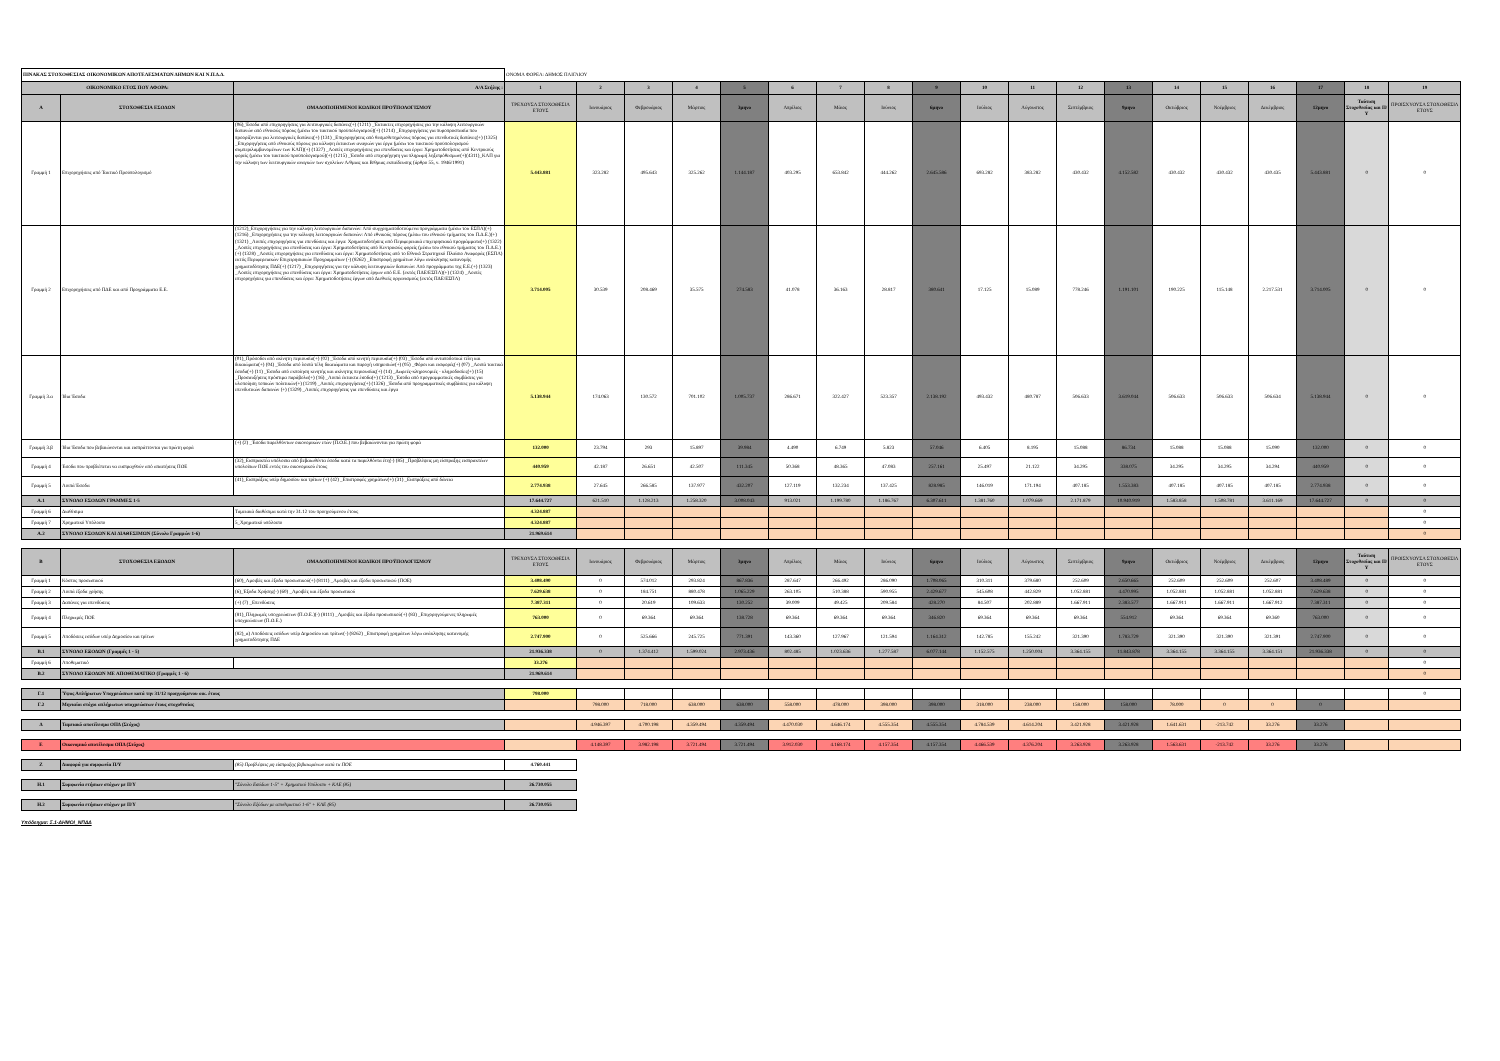| ΠΙΝΑΚΑΣ ΣΤΟΧΟΘΕΣΙΑΣ ΟΙΚΟΝΟΜΙΚΩΝ ΑΠΟΤΕΛΕΣΜΑΤΩΝ ΔΗΜΩΝ ΚΑΙ Ν.Π.Δ.Δ. | | | ΟΝΟΜΑ ΦΟΡΕΑ: ΔΗΜΟΣ ΠΑΙΓΑΙΟΥ | | | | | | | | | | | | | | | | | | |
| ΟΙΚΟΝΟΜΙΚΟ ΕΤΟΣ ΠΟΥ ΑΦΟΡΑ: | | Α/Α Στήλης : | 1 | 2 | 3 | 4 | 5 | 6 | 7 | 8 | 9 | 10 | 11 | 12 | 13 | 14 | 15 | 16 | 17 | 18 | 19 |
| Α | ΣΤΟΧΟΘΕΣΙΑ ΕΣΟΔΩΝ | ΟΜΑΔΟΠΟΙΗΜΕΝΟΙ ΚΩΔΙΚΟΙ ΠΡΟΫΠΟΛΟΓΙΣΜΟΥ | ΤΡΕΧΟΥΣΑ ΣΤΟΧΟΘΕΣΙΑ ΕΤΟΥΣ | Ιανουάριος | Φεβρουάριος | Μάρτιος | 3μηνο | Απρίλιος | Μάιος | Ιούνιος | 6μηνο | Ιούλιος | Αύγουστος | Σεπτέμβριος | 9μηνο | Οκτώβριος | Νοέμβριος | Δεκέμβριος | 12μηνο | Ταύτιση Στοχοθεσίας και Π/Υ | ΠΡΟΙΣΧΥΟΥΣΑ ΣΤΟΧΟΘΕΣΙΑ ΕΤΟΥΣ |
| Γραμμή 1 | Επιχορηγήσεις από Τακτικό Προϋπολογισμό | (06)_Έσοδα από επιχορηγήσεις για λειτουργικές δαπάνες(+) (1211) _Έκτακτες επιχορηγήσεις για την κάλυψη λειτουργικών δαπανών από εθνικούς πόρους (μέσω του τακτικού προϋπολογισμού)(+) (1214) _Επιχορηγήσεις για πυροπροστασία που προορίζονται για λειτουργικές δαπάνες(+) (131) _Επιχορηγήσεις από θεσμοθετημένους πόρους για επενδυτικές δαπάνες(+) (1325) _Επιχορηγήσεις από εθνικούς πόρους για κάλυψη έκτακτων αναγκών για έργα (μέσω του τακτικού προϋπολογισμού συμπεριλαμβανομένων των ΚΑΠ)(+) (1327) _Λοιπές επιχορηγήσεις για επενδύσεις και έργα: Χρηματοδοτήσεις από Κεντρικούς φορείς (μέσω του τακτικού προϋπολογισμού)(+) (1215) _Έσοδο από επιχορήγηση για πληρωμή ληξιπρόθεσμων(+)(4311)_ΚΑΠ για την κάλυψη των λειτουργικών αναγκών των σχολείων Α/θμιας και Β/θμιας εκπαίδευσης (άρθρο 55, ν. 1946/1991) | 5.443.881 | 323.282 | 495.643 | 325.262 | 1.144.187 | 403.295 | 653.842 | 444.262 | 2.645.586 | 693.282 | 383.282 | 430.432 | 4.152.582 | 430.432 | 430.432 | 430.435 | 5.443.881 | 0 | 0 |
| Γραμμή 2 | Επιχορηγήσεις από ΠΔΕ και από Προγράμματα Ε.Ε. | (1212)_Επιχορηγήσεις για την κάλυψη λειτουργικών δαπανών: Από συγχρηματοδοτούμενα προγράμματα (μέσω του ΕΣΠΑ)(+) (1216) _Επιχορηγήσεις για την κάλυψη λειτουργικών δαπανών: Από εθνικούς πόρους (μέσω του εθνικού τμήματος του Π.Δ.Ε.)(+) (1321) _Λοιπές επιχορηγήσεις για επενδύσεις και έργα: Χρηματοδοτήσεις από Περιφερειακά επιχειρησιακά προγράμματα(+) (1322) _Λοιπές επιχορηγήσεις για επενδύσεις και έργα: Χρηματοδοτήσεις από Κεντρικούς φορείς (μέσω του εθνικού τμήματος του Π.Δ.Ε.)(+) (1328) _Λοιπές επιχορηγήσεις για επενδύσεις και έργα: Χρηματοδοτήσεις από το Εθνικό Στρατηγικό Πλαίσιο Αναφοράς (ΕΣΠΑ) εκτός Περιφερειακών Επιχειρησιακών Προγραμμάτων (-) (8262) _Επιστροφή χρημάτων λόγω ανάκλησης κατανομής χρηματοδότησης ΠΔΕ(+) (1217) _Επιχορηγήσεις για την κάλυψη λειτουργικών δαπανών: Από προγράμματα της Ε.Ε.(+) (1323) _Λοιπές επιχορηγήσεις για επενδύσεις και έργα: Χρηματοδοτήσεις έργων από Ε.Ε. (εκτός ΠΔΕ/ΕΣΠΑ)(+) (1324) _Λοιπές επιχορηγήσεις για επενδύσεις και έργα: Χρηματοδοτήσεις έργων από Διεθνείς οργανισμούς (εκτός ΠΔΕ/ΕΣΠΑ) | 3.714.005 | 30.539 | 208.469 | 35.575 | 274.583 | 41.078 | 36.163 | 28.817 | 380.641 | 17.125 | 15.089 | 778.246 | 1.191.101 | 190.225 | 115.148 | 2.217.531 | 3.714.005 | 0 | 0 |
| Γραμμή 3.α | Ίδια Έσοδα | (01)_Πρόσοδοι από ακίνητη περιουσία(+) (02) _Έσοδα από κινητή περιουσία(+) (03) _Έσοδα από ανταποδοτικά τέλη και δικαιώματα(+) (04) _Έσοδα από λοιπά τέλη δικαιώματα και παροχή υπηρεσιών(+) (05) _Φόροι και εισφορές(+) (07) _Λοιπά τακτικά έσοδα(+) (11) _Έσοδα από εκποίηση κινητής και ακίνητης περιουσίας(+) (14) _Δωρεές-κληρονομιές - κληροδοσίες(+) (15) _Προσαυξήσεις πρόστιμα παράβολα(+) (16) _Λοιπά έκτακτα έσοδα(+) (1213) _Έσοδα από προγραμματικές συμβάσεις για υλοποίηση τοπικών πολιτικών(+) (1219) _Λοιπές επιχορηγήσεις(+) (1326) _Έσοδα από προγραμματικές συμβάσεις για κάλυψη επενδυτικών δαπανών (+) (1329) _Λοιπές επιχορηγήσεις για επενδύσεις και έργα | 5.138.944 | 174.063 | 130.572 | 701.102 | 1.005.737 | 286.671 | 322.427 | 523.357 | 2.138.192 | 493.432 | 480.787 | 506.633 | 3.619.044 | 506.633 | 506.633 | 506.634 | 5.138.944 | 0 | 0 |
| Γραμμή 3.β | Ίδια Έσοδα που βεβαιώνονται και εισπράττονται για πρώτη φορά | (+) (2) _Έσοδα παρελθόντων οικονομικών ετών (Π.Ο.Ε.) που βεβαιώνονται για πρώτη φορά | 132.000 | 23.794 | 293 | 15.897 | 39.984 | 4.490 | 6.749 | 5.823 | 57.046 | 6.405 | 8.195 | 15.088 | 86.734 | 15.088 | 15.088 | 15.090 | 132.000 | 0 | 0 |
| Γραμμή 4 | Έσοδα που προβλέπεται να εισπραχθούν από απαιτήσεις ΠΟΕ | (32)_Εισπρακτέα υπόλοιπα από βεβαιωθέντα έσοδα κατά τα παρελθόντα έτη(-) (85) _Προβλέψεις μη είσπραξης εισπρακτέων υπολοίπων ΠΟΕ εντός του οικονομικού έτους | 440.959 | 42.187 | 26.651 | 42.507 | 111.345 | 50.368 | 48.365 | 47.083 | 257.161 | 25.497 | 21.122 | 34.295 | 338.075 | 34.295 | 34.295 | 34.294 | 440.959 | 0 | 0 |
| Γραμμή 5 | Λοιπά Έσοδα | (41)_Εισπράξεις υπέρ δημοσίου και τρίτων (+) (42) _Επιστροφές χρημάτων(+) (31) _Εισπράξεις από δάνεια | 2.774.938 | 27.645 | 266.585 | 137.977 | 432.207 | 127.119 | 132.234 | 137.425 | 828.985 | 146.019 | 171.194 | 407.185 | 1.553.383 | 407.185 | 407.185 | 407.185 | 2.774.938 | 0 | 0 |
| Α.1 | ΣΥΝΟΛΟ ΕΣΟΔΩΝ ΓΡΑΜΜΕΣ 1-5 | | 17.644.727 | 621.510 | 1.128.213 | 1.258.320 | 3.008.043 | 913.021 | 1.199.780 | 1.186.767 | 6.307.611 | 1.381.760 | 1.079.669 | 2.171.879 | 10.940.919 | 1.583.858 | 1.508.781 | 3.611.169 | 17.644.727 | 0 | 0 |
| Γραμμή 6 | Διαθέσιμα | Ταμειακά διαθέσιμα κατά την 31.12 του προηγούμενου έτους | 4.324.887 | | | | | | | | | | | | | | | | | | 0 |
| Γραμμή 7 | Χρηματικό Υπόλοιπο | 5_Χρηματικό υπόλοιπο | 4.324.887 | | | | | | | | | | | | | | | | | | 0 |
| Α.2 | ΣΥΝΟΛΟ ΕΣΟΔΩΝ ΚΑΙ ΔΙΑΘΕΣΙΜΩΝ (Σύνολο Γραμμών 1-6) | | 21.969.614 | | | | | | | | | | | | | | | | | | 0 |
| Β | ΣΤΟΧΟΘΕΣΙΑ ΕΞΟΔΩΝ | ΟΜΑΔΟΠΟΙΗΜΕΝΟΙ ΚΩΔΙΚΟΙ ΠΡΟΫΠΟΛΟΓΙΣΜΟΥ | ΤΡΕΧΟΥΣΑ ΣΤΟΧΟΘΕΣΙΑ ΕΤΟΥΣ | Ιανουάριος | Φεβρουάριος | Μάρτιος | 3μηνο | Απρίλιος | Μάιος | Ιούνιος | 6μηνο | Ιούλιος | Αύγουστος | Σεπτέμβριος | 9μηνο | Οκτώβριος | Νοέμβριος | Δεκέμβριος | 12μηνο | Ταύτιση Στοχοθεσίας και Π/Υ | ΠΡΟΙΣΧΥΟΥΣΑ ΣΤΟΧΟΘΕΣΙΑ ΕΤΟΥΣ |
| Γραμμή 1 | Κόστος προσωπικού | (60)_Αμοιβές και έξοδα προσωπικού(+) (8111) _Αμοιβές και έξοδα προσωπικού (ΠΟΕ) | 3.408.490 | 0 | 574.012 | 293.824 | 867.836 | 287.647 | 266.492 | 286.090 | 1.708.065 | 310.311 | 379.680 | 252.609 | 2.650.665 | 252.609 | 252.609 | 252.607 | 3.408.489 | 0 | 0 |
| Γραμμή 2 | Λοιπά έξοδα χρήσης | (6)_Έξοδα Χρήσης(-) (60) _Αμοιβές και έξοδα προσωπικού | 7.629.638 | 0 | 184.751 | 880.478 | 1.065.229 | 263.105 | 510.388 | 590.955 | 2.429.677 | 545.608 | 442.829 | 1.052.881 | 4.470.995 | 1.052.881 | 1.052.881 | 1.052.881 | 7.629.638 | 0 | 0 |
| Γραμμή 3 | Δαπάνες για επενδύσεις | (+) (7) _Επενδύσεις | 7.387.311 | 0 | 20.619 | 109.633 | 130.252 | 39.009 | 49.425 | 209.584 | 428.270 | 84.507 | 202.889 | 1.667.911 | 2.383.577 | 1.667.911 | 1.667.911 | 1.667.912 | 7.387.311 | 0 | 0 |
| Γραμμή 4 | Πληρωμές ΠΟΕ | (81)_Πληρωμές υποχρεώσεων (Π.Ο.Ε.)(-) (8111) _Αμοιβές και έξοδα προσωπικού(+) (83) _Επιχορηγούμενες πληρωμές υποχρεώσεων (Π.Ο.Ε.) | 763.000 | 0 | 69.364 | 69.364 | 138.728 | 69.364 | 69.364 | 69.364 | 346.820 | 69.364 | 69.364 | 69.364 | 554.912 | 69.364 | 69.364 | 69.360 | 763.000 | 0 | 0 |
| Γραμμή 5 | Αποδόσεις εσόδων υπέρ Δημοσίου και τρίτων | (82)_α) Αποδόσεις εσόδων υπέρ Δημοσίου και τρίτων(-) (8262) _Επιστροφή χρημάτων λόγω ανάκλησης κατανομής χρηματοδότησης ΠΔΕ | 2.747.900 | 0 | 525.666 | 245.725 | 771.391 | 143.360 | 127.967 | 121.594 | 1.164.312 | 142.785 | 155.242 | 321.390 | 1.783.729 | 321.390 | 321.390 | 321.391 | 2.747.900 | 0 | 0 |
| Β.1 | ΣΥΝΟΛΟ ΕΞΟΔΩΝ (Γραμμές 1 - 5) | | 21.936.338 | 0 | 1.374.412 | 1.599.024 | 2.973.436 | 802.485 | 1.023.636 | 1.277.587 | 6.077.144 | 1.152.575 | 1.250.004 | 3.364.155 | 11.843.878 | 3.364.155 | 3.364.155 | 3.364.151 | 21.936.338 | 0 | 0 |
| Γραμμή 6 | Αποθεματικό | | 33.276 | | | | | | | | | | | | | | | | | | 0 |
| Β.2 | ΣΥΝΟΛΟ ΕΞΟΔΩΝ ΜΕ ΑΠΟΘΕΜΑΤΙΚΟ (Γραμμές 1 - 6) | | 21.969.614 | | | | | | | | | | | | | | | | | | 0 |
| Γ.1 | Ύψος Απλήρωτων Υποχρεώσεων κατά την 31/12 προηγούμενου οικ. έτους | | 798.000 | | | | | | | | | | | | | | | | | | 0 |
| Γ.2 | Μηνιαίοι στόχοι απλήρωτων υποχρεώσεων έτους στοχοθεσίας | | | 798.000 | 718.000 | 638.000 | 638.000 | 558.000 | 478.000 | 398.000 | 398.000 | 318.000 | 238.000 | 158.000 | 158.000 | 78.000 | 0 | 0 | 0 | | |
| Δ | Ταμειακό αποτέλεσμα ΟΠΔ (Στόχος) | | | 4.946.397 | 4.700.198 | 4.359.494 | 4.359.494 | 4.470.030 | 4.646.174 | 4.555.354 | 4.555.354 | 4.784.539 | 4.614.204 | 3.421.928 | 3.421.928 | 1.641.631 | -213.742 | 33.276 | 33.276 | | |
| Ε | Οικονομικό αποτέλεσμα ΟΠΔ (Στόχος) | | | 4.148.397 | 3.982.198 | 3.721.494 | 3.721.494 | 3.912.030 | 4.168.174 | 4.157.354 | 4.157.354 | 4.466.539 | 4.376.204 | 3.263.928 | 3.263.928 | 1.563.631 | -213.742 | 33.276 | 33.276 | | |
| Ζ | Διαφορά για συμφωνία Π/Υ | (85) Προβλέψεις μη είσπραξης βεβαιωμένων κατά τα ΠΟΕ | 4.760.441 | | | | | | | | | | | | | | | | | | |
| Η.1 | Συμφωνία ετήσιων στόχων με Π/Υ | "Σύνολο Εσόδων 1-5" + Χρηματικό Υπόλοιπο + ΚΑΕ (85) | 26.730.055 | | | | | | | | | | | | | | | | | | |
| Η.2 | Συμφωνία ετήσιων στόχων με Π/Υ | "Σύνολο Εξόδων με αποθεματικό 1-6" + ΚΑΕ (85) | 26.730.055 | | | | | | | | | | | | | | | | | | |
Υπόδειγμα: Σ.1-ΔΗΜΟΙ_ΝΠΔΔ